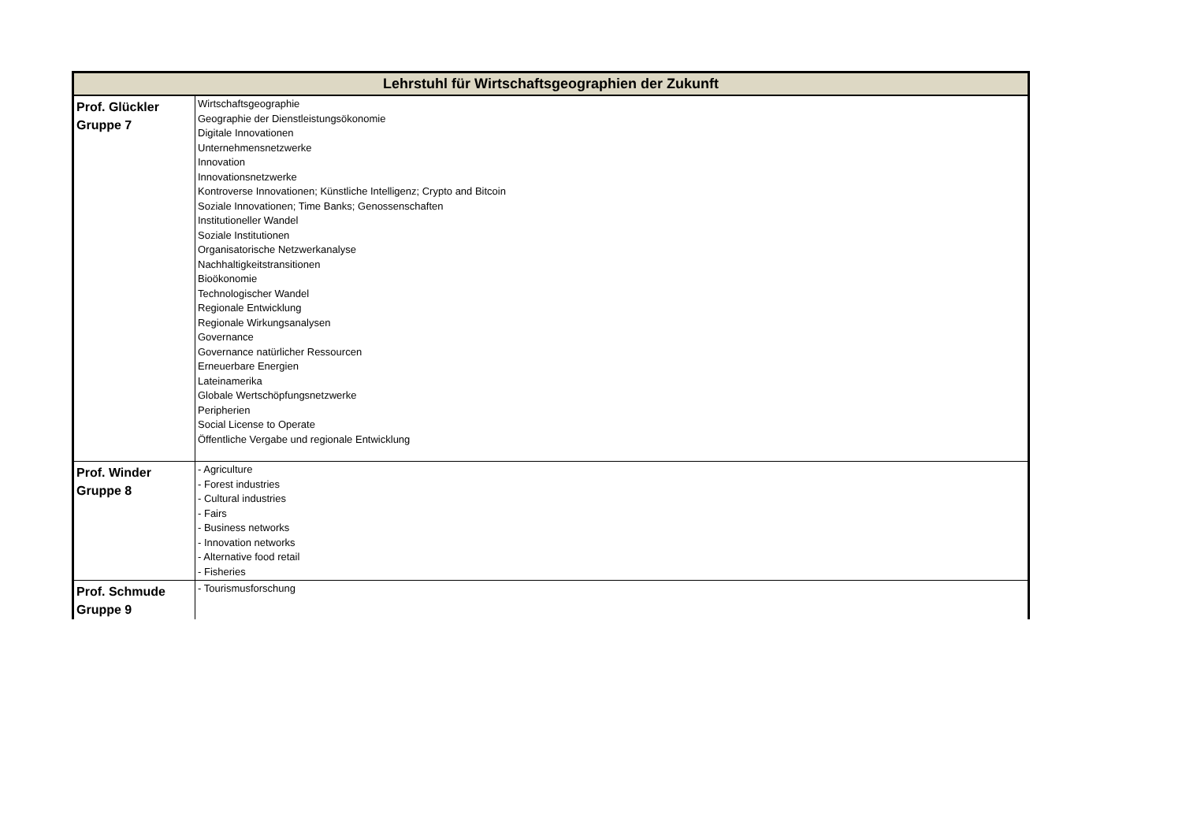| Lehrstuhl für Wirtschaftsgeographien der Zukunft | |
| --- | --- |
| Prof. Glückler Gruppe 7 | Wirtschaftsgeographie Geographie der Dienstleistungsökonomie Digitale Innovationen Unternehmensnetzwerke Innovation Innovationsnetzwerke Kontroverse Innovationen; Künstliche Intelligenz; Crypto and Bitcoin Soziale Innovationen; Time Banks; Genossenschaften Institutioneller Wandel Soziale Institutionen Organisatorische Netzwerkanalyse Nachhaltigkeitstransitionen Bioökonomie Technologischer Wandel Regionale Entwicklung Regionale Wirkungsanalysen Governance Governance natürlicher Ressourcen Erneuerbare Energien Lateinamerika Globale Wertschöpfungsnetzwerke Peripherien Social License to Operate Öffentliche Vergabe und regionale Entwicklung |
| Prof. Winder Gruppe 8 | - Agriculture - Forest industries - Cultural industries - Fairs - Business networks - Innovation networks - Alternative food retail - Fisheries |
| Prof. Schmude Gruppe 9 | - Tourismusforschung |